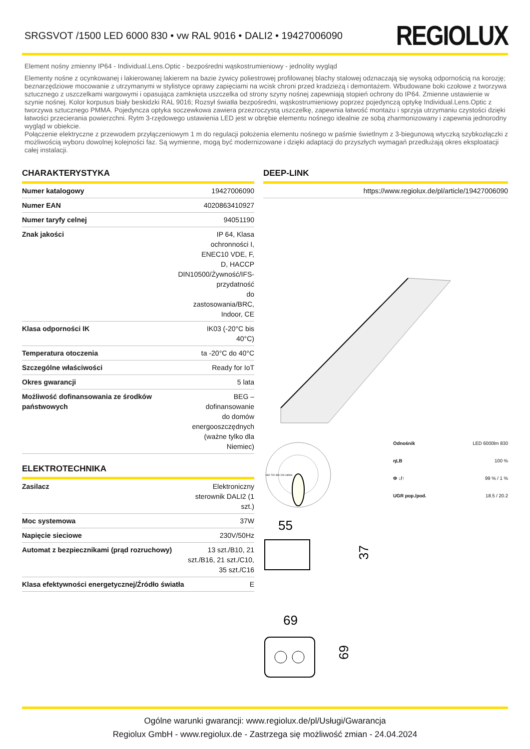SRGSVOT /1500 LED 6000 830 • vw RAL 9016 • DALI2 • 19427006090
REGIOLUX
Element nośny zmienny IP64 - Individual.Lens.Optic - bezpośredni wąskostrumieniowy - jednolity wygląd
Elementy nośne z ocynkowanej i lakierowanej lakierem na bazie żywicy poliestrowej profilowanej blachy stalowej odznaczają się wysoką odpornością na korozję; beznarzędziowe mocowanie z utrzymanymi w stylistyce oprawy zapięciami na wcisk chroni przed kradzieżą i demontażem. Wbudowane boki czołowe z tworzywa sztucznego z uszczelkami wargowymi i opasująca zamknięta uszczelka od strony szyny nośnej zapewniają stopień ochrony do IP64. Zmienne ustawienie w szynie nośnej. Kolor korpusus biały beskidzki RAL 9016; Rozsył światła bezpośredni, wąskostrumieniowy poprzez pojedynczą optykę Individual.Lens.Optic z tworzywa sztucznego PMMA. Pojedyncza optyka soczewkowa zawiera przezroczystą uszczelkę, zapewnia łatwość montażu i sprzyja utrzymaniu czystości dzięki łatwości przecierania powierzchni. Rytm 3-rzędowego ustawienia LED jest w obrębie elementu nośnego idealnie ze sobą zharmonizowany i zapewnia jednorodny wygląd w obiekcie.
Połączenie elektryczne z przewodem przyłączeniowym 1 m do regulacji położenia elementu nośnego w paśmie świetlnym z 3-biegunową wtyczką szybkozłączki z możliwością wyboru dowolnej kolejności faz. Są wymienne, mogą być modernizowane i dzięki adaptacji do przyszłych wymagań przedłużają okres eksploatacji całej instalacji.
CHARAKTERYSTYKA
| Numer katalogowy | 19427006090 |
| Numer EAN | 4020863410927 |
| Numer taryfy celnej | 94051190 |
| Znak jakości | IP 64, Klasa ochronności I, ENEC10 VDE, F, D, HACCP DIN10500/Żywność/IFS-przydatność do zastosowania/BRC, Indoor, CE |
| Klasa odporności IK | IK03 (-20°C bis 40°C) |
| Temperatura otoczenia | ta -20°C do 40°C |
| Szczególne właściwości | Ready for IoT |
| Okres gwarancji | 5 lata |
| Możliwość dofinansowania ze środków państwowych | BEG – dofinansowanie do domów energooszczędnych (ważne tylko dla Niemiec) |
ELEKTROTECHNIKA
| Zasilacz | Elektroniczny sterownik DALI2 (1 szt.) |
| Moc systemowa | 37W |
| Napięcie sieciowe | 230V/50Hz |
| Automat z bezpiecznikami (prąd rozruchowy) | 13 szt./B10, 21 szt./B16, 21 szt./C10, 35 szt./C16 |
| Klasa efektywności energetycznej/Źródło światła | E |
DEEP-LINK
| https://www.regiolux.de/pl/article/19427006090 |
960 720 480 240 cd/klm
| Odnośnik | LED 6000lm 830 |
| ηLB | 100 % |
| Φ ↓/↑ | 99 % / 1 % |
| UGR pop./pod. | 18.5 / 20.2 |
55
37
69
69
Ogólne warunki gwarancji: www.regiolux.de/pl/Usługi/Gwarancja
Regiolux GmbH - www.regiolux.de - Zastrzega się możliwość zmian - 24.04.2024